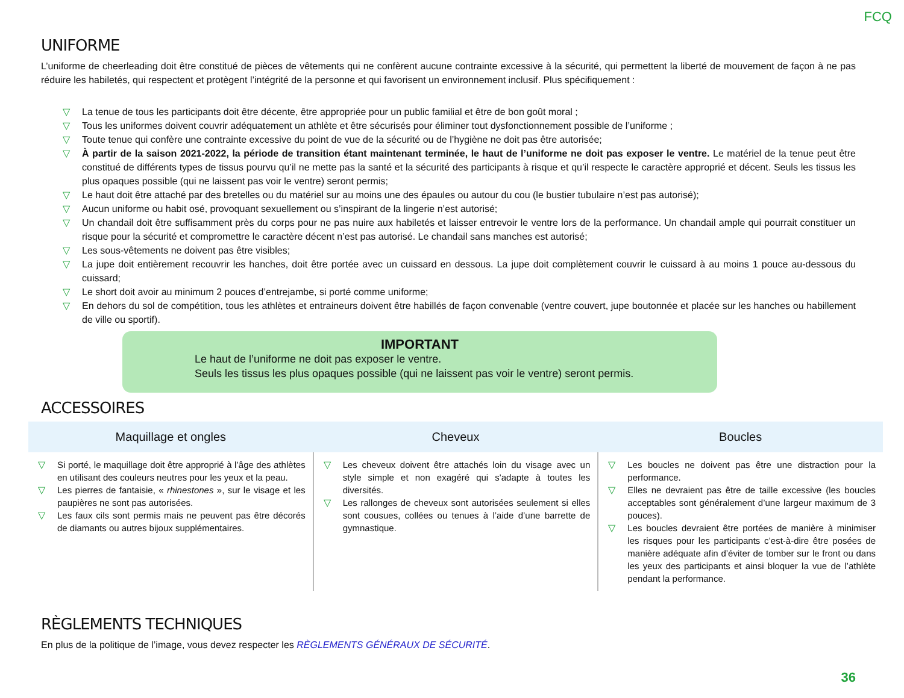FCQ
UNIFORME
L’uniforme de cheerleading doit être constitué de pièces de vêtements qui ne confèrent aucune contrainte excessive à la sécurité, qui permettent la liberté de mouvement de façon à ne pas réduire les habiletés, qui respectent et protègent l’intégrité de la personne et qui favorisent un environnement inclusif. Plus spécifiquement :
▽ La tenue de tous les participants doit être décente, être appropriée pour un public familial et être de bon goût moral ;
▽ Tous les uniformes doivent couvrir adéquatement un athlète et être sécurisés pour éliminer tout dysfonctionnement possible de l’uniforme ;
▽ Toute tenue qui confère une contrainte excessive du point de vue de la sécurité ou de l’hygiène ne doit pas être autorisée;
▽ À partir de la saison 2021-2022, la période de transition étant maintenant terminée, le haut de l’uniforme ne doit pas exposer le ventre. Le matériel de la tenue peut être constitué de différents types de tissus pourvu qu’il ne mette pas la santé et la sécurité des participants à risque et qu’il respecte le caractère approprié et décent. Seuls les tissus les plus opaques possible (qui ne laissent pas voir le ventre) seront permis;
▽ Le haut doit être attaché par des bretelles ou du matériel sur au moins une des épaules ou autour du cou (le bustier tubulaire n’est pas autorisé);
▽ Aucun uniforme ou habit osé, provoquant sexuellement ou s’inspirant de la lingerie n’est autorisé;
▽ Un chandail doit être suffisamment près du corps pour ne pas nuire aux habiletés et laisser entrevoir le ventre lors de la performance. Un chandail ample qui pourrait constituer un risque pour la sécurité et compromettre le caractère décent n’est pas autorisé. Le chandail sans manches est autorisé;
▽ Les sous-vêtements ne doivent pas être visibles;
▽ La jupe doit entièrement recouvrir les hanches, doit être portée avec un cuissard en dessous. La jupe doit complètement couvrir le cuissard à au moins 1 pouce au-dessous du cuissard;
▽ Le short doit avoir au minimum 2 pouces d’entrejambe, si porté comme uniforme;
▽ En dehors du sol de compétition, tous les athlètes et entraineurs doivent être habillés de façon convenable (ventre couvert, jupe boutonnée et placée sur les hanches ou habillement de ville ou sportif).
IMPORTANT
Le haut de l’uniforme ne doit pas exposer le ventre.
Seuls les tissus les plus opaques possible (qui ne laissent pas voir le ventre) seront permis.
ACCESSOIRES
| Maquillage et ongles | Cheveux | Boucles |
| --- | --- | --- |
| ▽ Si porté, le maquillage doit être approprié à l’âge des athlètes en utilisant des couleurs neutres pour les yeux et la peau. ▽ Les pierres de fantaisie, « rhinestones », sur le visage et les paupières ne sont pas autorisées. ▽ Les faux cils sont permis mais ne peuvent pas être décorés de diamants ou autres bijoux supplémentaires. | ▽ Les cheveux doivent être attachés loin du visage avec un style simple et non exagéré qui s'adapte à toutes les diversités. ▽ Les rallonges de cheveux sont autorisées seulement si elles sont cousues, collées ou tenues à l’aide d’une barrette de gymnastique. | ▽ Les boucles ne doivent pas être une distraction pour la performance. ▽ Elles ne devraient pas être de taille excessive (les boucles acceptables sont généralement d’une largeur maximum de 3 pouces). ▽ Les boucles devraient être portées de manière à minimiser les risques pour les participants c’est-à-dire être posées de manière adéquate afin d’éviter de tomber sur le front ou dans les yeux des participants et ainsi bloquer la vue de l’athlète pendant la performance. |
RÈGLEMENTS TECHNIQUES
En plus de la politique de l’image, vous devez respecter les RÈGLEMENTS GÉNÉRAUX DE SÉCURITÉ.
36